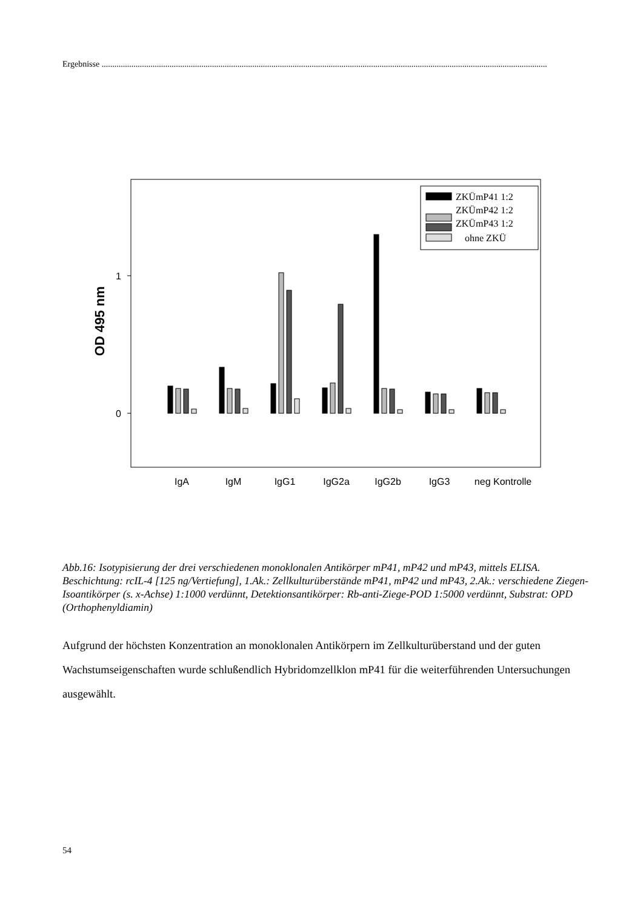Ergebnisse ..................................................................................................................................................................................................................
OD 495 nm
1
0
ZKÜmP41 1:2
ZKÜmP42 1:2
ZKÜmP43 1:2
ohne ZKÜ
IgA
IgM
IgG1
IgG2a
IgG2b
IgG3
neg Kontrolle
Abb.16: Isotypisierung der drei verschiedenen monoklonalen Antikörper mP41, mP42 und mP43, mittels ELISA. Beschichtung: rcIL-4 [125 ng/Vertiefung], 1.Ak.: Zellkulturüberstände mP41, mP42 und mP43, 2.Ak.: verschiedene Ziegen-Isoantikörper (s. x-Achse) 1:1000 verdünnt, Detektionsantikörper: Rb-anti-Ziege-POD 1:5000 verdünnt, Substrat: OPD (Orthophenyldiamin)
Aufgrund der höchsten Konzentration an monoklonalen Antikörpern im Zellkulturüberstand und der guten Wachstumseigenschaften wurde schlußendlich Hybridomzellklon mP41 für die weiterführenden Untersuchungen ausgewählt.
54